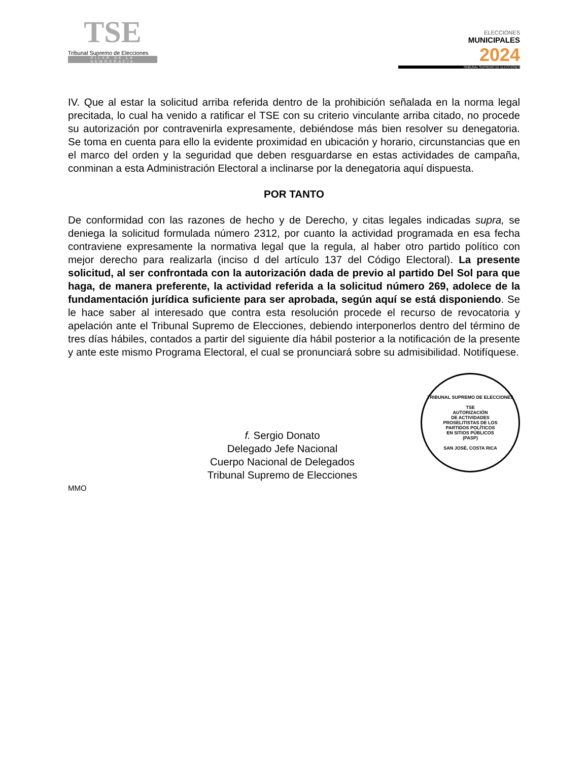TSE
Tribunal Supremo de Elecciones
PILAR DE LA DEMOCRACIA
ELECCIONES
MUNICIPALES
2024
TRIBUNAL SUPREMO DE ELECCIONES
IV. Que al estar la solicitud arriba referida dentro de la prohibición señalada en la norma legal precitada, lo cual ha venido a ratificar el TSE con su criterio vinculante arriba citado, no procede su autorización por contravenirla expresamente, debiéndose más bien resolver su denegatoria. Se toma en cuenta para ello la evidente proximidad en ubicación y horario, circunstancias que en el marco del orden y la seguridad que deben resguardarse en estas actividades de campaña, conminan a esta Administración Electoral a inclinarse por la denegatoria aquí dispuesta.
POR TANTO
De conformidad con las razones de hecho y de Derecho, y citas legales indicadas supra, se deniega la solicitud formulada número 2312, por cuanto la actividad programada en esa fecha contraviene expresamente la normativa legal que la regula, al haber otro partido político con mejor derecho para realizarla (inciso d del artículo 137 del Código Electoral). La presente solicitud, al ser confrontada con la autorización dada de previo al partido Del Sol para que haga, de manera preferente, la actividad referida a la solicitud número 269, adolece de la fundamentación jurídica suficiente para ser aprobada, según aquí se está disponiendo. Se le hace saber al interesado que contra esta resolución procede el recurso de revocatoria y apelación ante el Tribunal Supremo de Elecciones, debiendo interponerlos dentro del término de tres días hábiles, contados a partir del siguiente día hábil posterior a la notificación de la presente y ante este mismo Programa Electoral, el cual se pronunciará sobre su admisibilidad. Notifíquese.
f. Sergio Donato
Delegado Jefe Nacional
Cuerpo Nacional de Delegados
Tribunal Supremo de Elecciones
TRIBUNAL SUPREMO DE ELECCIONES
TSE
AUTORIZACIÓN
DE ACTIVIDADES
PROSELITISTAS DE LOS
PARTIDOS POLÍTICOS
EN SITIOS PÚBLICOS
(PASP)
SAN JOSÉ, COSTA RICA
MMO